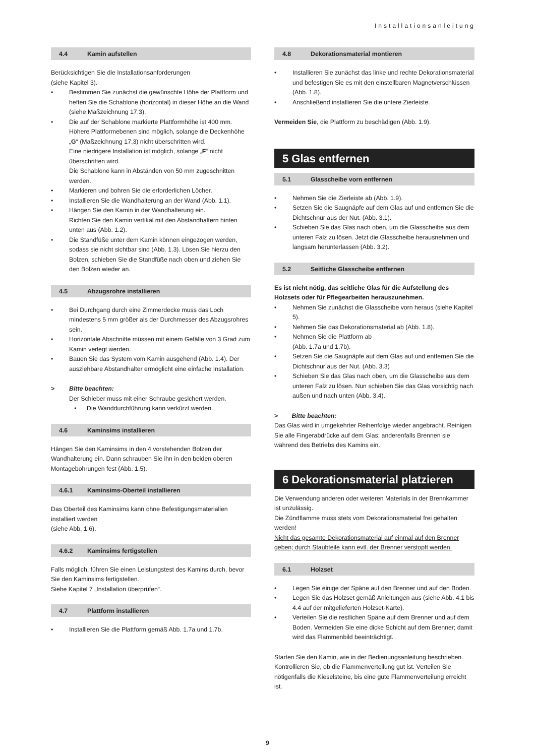Installationsanleitung
4.4 Kamin aufstellen
Berücksichtigen Sie die Installationsanforderungen
(siehe Kapitel 3).
• Bestimmen Sie zunächst die gewünschte Höhe der Plattform und heften Sie die Schablone (horizontal) in dieser Höhe an die Wand (siehe Maßzeichnung 17.3).
• Die auf der Schablone markierte Plattformhöhe ist 400 mm. Höhere Plattformebenen sind möglich, solange die Deckenhöhe „G“ (Maßzeichnung 17.3) nicht überschritten wird.
Eine niedrigere Installation ist möglich, solange „F“ nicht überschritten wird.
Die Schablone kann in Abständen von 50 mm zugeschnitten werden.
• Markieren und bohren Sie die erforderlichen Löcher.
• Installieren Sie die Wandhalterung an der Wand (Abb. 1.1).
• Hängen Sie den Kamin in der Wandhalterung ein.
Richten Sie den Kamin vertikal mit den Abstandhaltern hinten unten aus (Abb. 1.2).
• Die Standfüße unter dem Kamin können eingezogen werden, sodass sie nicht sichtbar sind (Abb. 1.3). Lösen Sie hierzu den Bolzen, schieben Sie die Standfüße nach oben und ziehen Sie den Bolzen wieder an.
4.5 Abzugsrohre installieren
• Bei Durchgang durch eine Zimmerdecke muss das Loch mindestens 5 mm größer als der Durchmesser des Abzugsrohres sein.
• Horizontale Abschnitte müssen mit einem Gefälle von 3 Grad zum Kamin verlegt werden.
• Bauen Sie das System vom Kamin ausgehend (Abb. 1.4). Der ausziehbare Abstandhalter ermöglicht eine einfache Installation.
> Bitte beachten:
Der Schieber muss mit einer Schraube gesichert werden.
• Die Wanddurchführung kann verkürzt werden.
4.6 Kaminsims installieren
Hängen Sie den Kaminsims in den 4 vorstehenden Bolzen der Wandhalterung ein. Dann schrauben Sie ihn in den beiden oberen Montagebohrungen fest (Abb. 1.5).
4.6.1 Kaminsims-Oberteil installieren
Das Oberteil des Kaminsims kann ohne Befestigungsmaterialien installiert werden
(siehe Abb. 1.6).
4.6.2 Kaminsims fertigstellen
Falls möglich, führen Sie einen Leistungstest des Kamins durch, bevor Sie den Kaminsims fertigstellen.
Siehe Kapitel 7 „Installation überprüfen“.
4.7 Plattform installieren
• Installieren Sie die Plattform gemäß Abb. 1.7a und 1.7b.
4.8 Dekorationsmaterial montieren
• Installieren Sie zunächst das linke und rechte Dekorationsmaterial und befestigen Sie es mit den einstellbaren Magnetverschlüssen (Abb. 1.8).
• Anschließend installieren Sie die untere Zierleiste.
Vermeiden Sie, die Plattform zu beschädigen (Abb. 1.9).
5 Glas entfernen
5.1 Glasscheibe vorn entfernen
• Nehmen Sie die Zierleiste ab (Abb. 1.9).
• Setzen Sie die Saugnäpfe auf dem Glas auf und entfernen Sie die Dichtschnur aus der Nut. (Abb. 3.1).
• Schieben Sie das Glas nach oben, um die Glasscheibe aus dem unteren Falz zu lösen. Jetzt die Glasscheibe herausnehmen und langsam herunterlassen (Abb. 3.2).
5.2 Seitliche Glasscheibe entfernen
Es ist nicht nötig, das seitliche Glas für die Aufstellung des Holzsets oder für Pflegearbeiten herauszunehmen.
• Nehmen Sie zunächst die Glasscheibe vorn heraus (siehe Kapitel 5).
• Nehmen Sie das Dekorationsmaterial ab (Abb. 1.8).
• Nehmen Sie die Plattform ab
(Abb. 1.7a und 1.7b).
• Setzen Sie die Saugnäpfe auf dem Glas auf und entfernen Sie die Dichtschnur aus der Nut. (Abb. 3.3)
• Schieben Sie das Glas nach oben, um die Glasscheibe aus dem unteren Falz zu lösen. Nun schieben Sie das Glas vorsichtig nach außen und nach unten (Abb. 3.4).
> Bitte beachten:
Das Glas wird in umgekehrter Reihenfolge wieder angebracht. Reinigen Sie alle Fingerabdrücke auf dem Glas; anderenfalls Brennen sie während des Betriebs des Kamins ein.
6 Dekorationsmaterial platzieren
Die Verwendung anderen oder weiteren Materials in der Brennkammer ist unzulässig.
Die Zündflamme muss stets vom Dekorationsmaterial frei gehalten werden!
Nicht das gesamte Dekorationsmaterial auf einmal auf den Brenner geben; durch Staubteile kann evtl. der Brenner verstopft werden.
6.1 Holzset
• Legen Sie einige der Späne auf den Brenner und auf den Boden.
• Legen Sie das Holzset gemäß Anleitungen aus (siehe Abb. 4.1 bis 4.4 auf der mitgelieferten Holzset-Karte).
• Verteilen Sie die restlichen Späne auf dem Brenner und auf dem Boden. Vermeiden Sie eine dicke Schicht auf dem Brenner; damit wird das Flammenbild beeinträchtigt.
Starten Sie den Kamin, wie in der Bedienungsanleitung beschrieben. Kontrollieren Sie, ob die Flammenverteilung gut ist. Verteilen Sie nötigenfalls die Kieselsteine, bis eine gute Flammenverteilung erreicht ist.
9